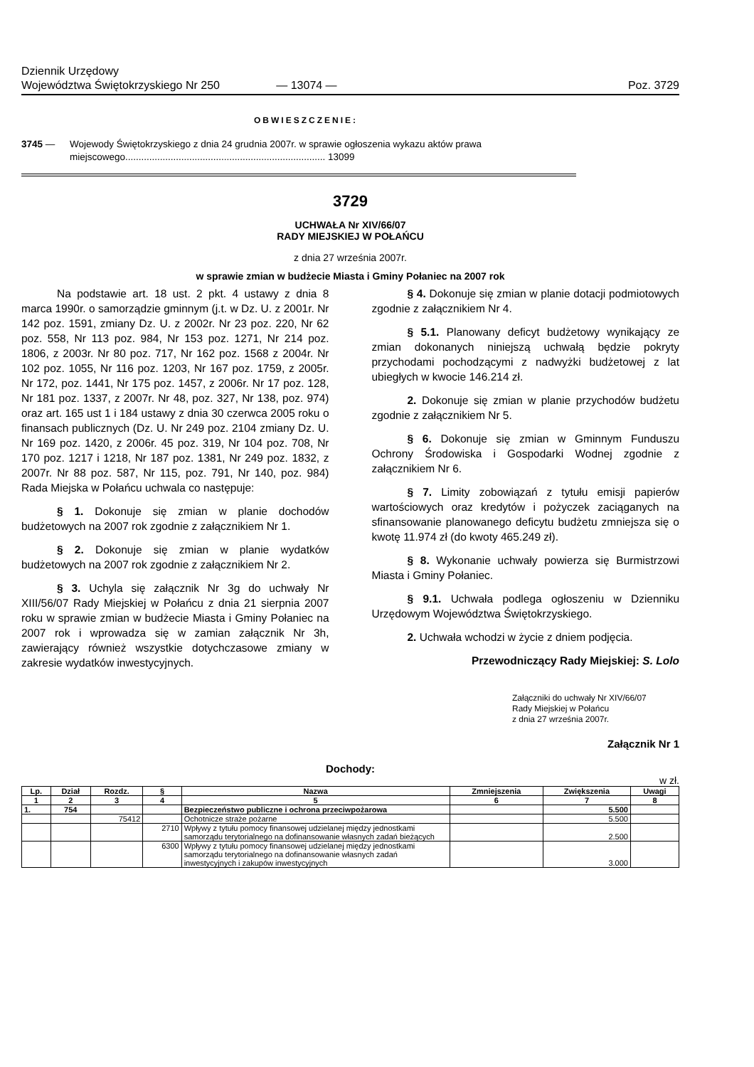Dziennik Urzędowy
Województwa Świętokrzyskiego Nr 250
— 13074 —
Poz. 3729
OBWIESZCZENIE:
3745 — Wojewody Świętokrzyskiego z dnia 24 grudnia 2007r. w sprawie ogłoszenia wykazu aktów prawa miejscowego........................................................................... 13099
3729
UCHWAŁA Nr XIV/66/07
RADY MIEJSKIEJ W POŁAŃCU
z dnia 27 września 2007r.
w sprawie zmian w budżecie Miasta i Gminy Połaniec na 2007 rok
Na podstawie art. 18 ust. 2 pkt. 4 ustawy z dnia 8 marca 1990r. o samorządzie gminnym (j.t. w Dz. U. z 2001r. Nr 142 poz. 1591, zmiany Dz. U. z 2002r. Nr 23 poz. 220, Nr 62 poz. 558, Nr 113 poz. 984, Nr 153 poz. 1271, Nr 214 poz. 1806, z 2003r. Nr 80 poz. 717, Nr 162 poz. 1568 z 2004r. Nr 102 poz. 1055, Nr 116 poz. 1203, Nr 167 poz. 1759, z 2005r. Nr 172, poz. 1441, Nr 175 poz. 1457, z 2006r. Nr 17 poz. 128, Nr 181 poz. 1337, z 2007r. Nr 48, poz. 327, Nr 138, poz. 974) oraz art. 165 ust 1 i 184 ustawy z dnia 30 czerwca 2005 roku o finansach publicznych (Dz. U. Nr 249 poz. 2104 zmiany Dz. U. Nr 169 poz. 1420, z 2006r. 45 poz. 319, Nr 104 poz. 708, Nr 170 poz. 1217 i 1218, Nr 187 poz. 1381, Nr 249 poz. 1832, z 2007r. Nr 88 poz. 587, Nr 115, poz. 791, Nr 140, poz. 984) Rada Miejska w Połańcu uchwala co następuje:
§ 1. Dokonuje się zmian w planie dochodów budżetowych na 2007 rok zgodnie z załącznikiem Nr 1.
§ 2. Dokonuje się zmian w planie wydatków budżetowych na 2007 rok zgodnie z załącznikiem Nr 2.
§ 3. Uchyla się załącznik Nr 3g do uchwały Nr XIII/56/07 Rady Miejskiej w Połańcu z dnia 21 sierpnia 2007 roku w sprawie zmian w budżecie Miasta i Gminy Połaniec na 2007 rok i wprowadza się w zamian załącznik Nr 3h, zawierający również wszystkie dotychczasowe zmiany w zakresie wydatków inwestycyjnych.
§ 4. Dokonuje się zmian w planie dotacji podmiotowych zgodnie z załącznikiem Nr 4.
§ 5.1. Planowany deficyt budżetowy wynikający ze zmian dokonanych niniejszą uchwałą będzie pokryty przychodami pochodzącymi z nadwyżki budżetowej z lat ubiegłych w kwocie 146.214 zł.
2. Dokonuje się zmian w planie przychodów budżetu zgodnie z załącznikiem Nr 5.
§ 6. Dokonuje się zmian w Gminnym Funduszu Ochrony Środowiska i Gospodarki Wodnej zgodnie z załącznikiem Nr 6.
§ 7. Limity zobowiązań z tytułu emisji papierów wartościowych oraz kredytów i pożyczek zaciąganych na sfinansowanie planowanego deficytu budżetu zmniejsza się o kwotę 11.974 zł (do kwoty 465.249 zł).
§ 8. Wykonanie uchwały powierza się Burmistrzowi Miasta i Gminy Połaniec.
§ 9.1. Uchwała podlega ogłoszeniu w Dzienniku Urzędowym Województwa Świętokrzyskiego.
2. Uchwała wchodzi w życie z dniem podjęcia.
Przewodniczący Rady Miejskiej: S. Lolo
Załączniki do uchwały Nr XIV/66/07
Rady Miejskiej w Połańcu
z dnia 27 września 2007r.
Załącznik Nr 1
Dochody:
w zł.
| Lp. | Dział | Rozdz. | § | Nazwa | Zmniejszenia | Zwiększenia | Uwagi |
| --- | --- | --- | --- | --- | --- | --- | --- |
| 1 | 2 | 3 | 4 | 5 | 6 | 7 | 8 |
| 1. | 754 | | | Bezpieczeństwo publiczne i ochrona przeciwpożarowa | | 5.500 | |
| | | 75412 | | Ochotnicze straże pożarne | | 5.500 | |
| | | | 2710 | Wpływy z tytułu pomocy finansowej udzielanej między jednostkami samorządu terytorialnego na dofinansowanie własnych zadań bieżących | | 2.500 | |
| | | | 6300 | Wpływy z tytułu pomocy finansowej udzielanej między jednostkami samorządu terytorialnego na dofinansowanie własnych zadań inwestycyjnych i zakupów inwestycyjnych | | 3.000 | |